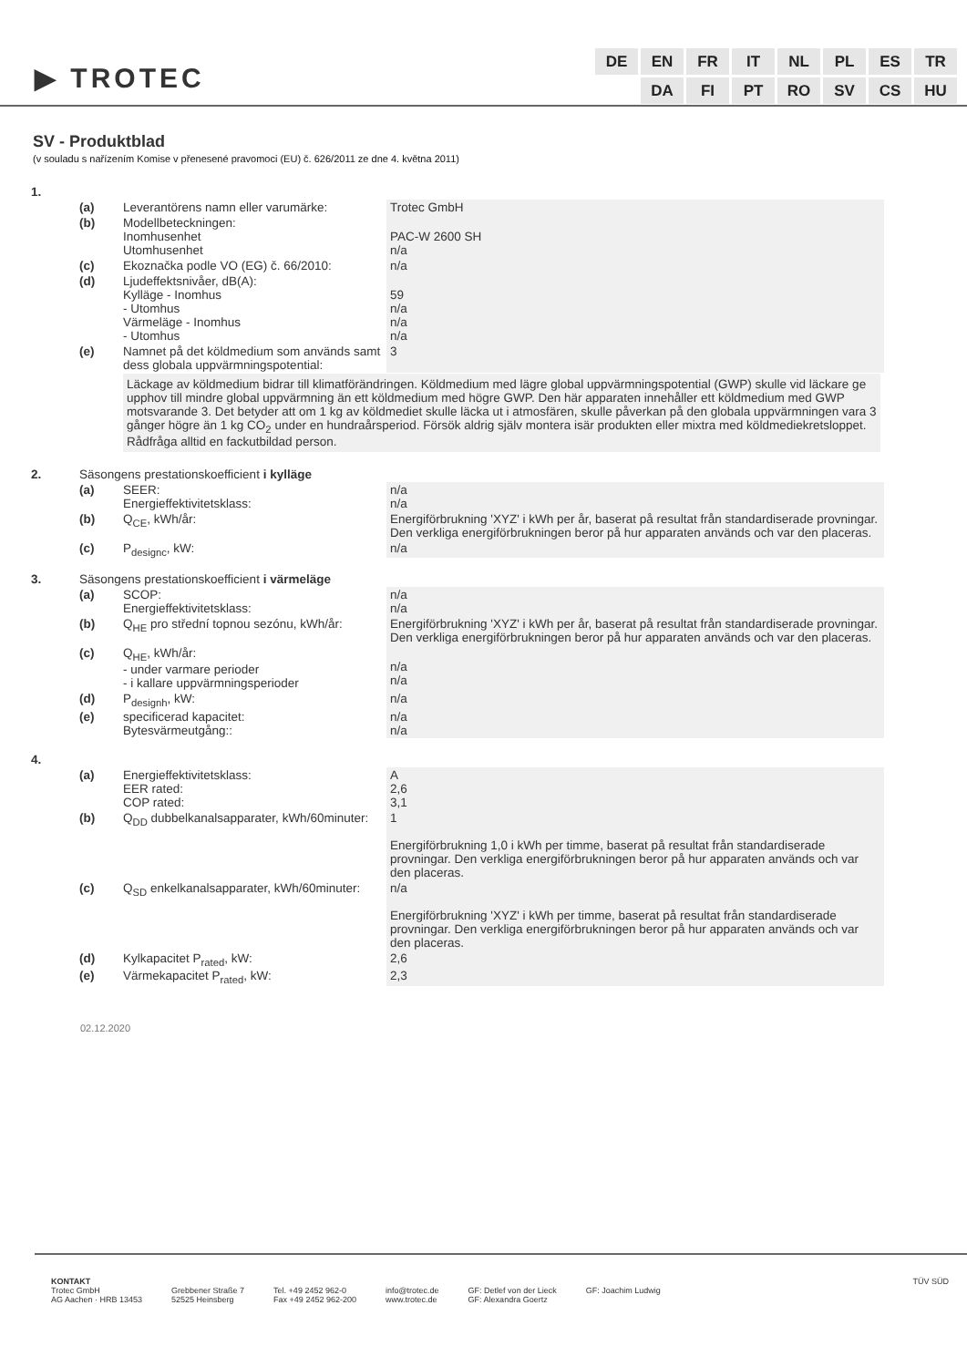▶ TROTEC
| DE | EN | FR | IT | NL | PL | ES | TR |
| | DA | FI | PT | RO | SV | CS | HU |
SV - Produktblad
(v souladu s nařízením Komise v přenesené pravomoci (EU) č. 626/2011 ze dne 4. května 2011)
| 1. | | | |
| | (a) | Leverantörens namn eller varumärke: | Trotec GmbH |
| | (b) | Modellbeteckningen: Inomhusenhet Utomhusenhet | PAC-W 2600 SH n/a |
| | (c) | Ekoznačka podle VO (EG) č. 66/2010: | n/a |
| | (d) | Ljudeffektsnivåer, dB(A): Kylläge - Inomhus - Utomhus Värmeläge - Inomhus - Utomhus | 59 n/a n/a n/a |
| | (e) | Namnet på det köldmedium som används samt dess globala uppvärmningspotential: | 3 |
| | | Läckage av köldmedium bidrar till klimatförändringen. Köldmedium med lägre global uppvärmningspotential (GWP) skulle vid läckare ge upphov till mindre global uppvärmning än ett köldmedium med högre GWP. Den här apparaten innehåller ett köldmedium med GWP motsvarande 3. Det betyder att om 1 kg av köldmediet skulle läcka ut i atmosfären, skulle påverkan på den globala uppvärmningen vara 3 gånger högre än 1 kg CO<sub>2</sub> under en hundraårsperiod. Försök aldrig själv montera isär produkten eller mixtra med köldmediekretsloppet. Rådfråga alltid en fackutbildad person. | |
| 2. | Säsongens prestationskoefficient i kylläge | | |
| | (a) | SEER: Energieffektivitetsklass: | n/a n/a |
| | (b) | Q<sub>CE</sub>, kWh/år: | Energiförbrukning 'XYZ' i kWh per år, baserat på resultat från standardiserade provningar. Den verkliga energiförbrukningen beror på hur apparaten används och var den placeras. |
| | (c) | P<sub>designc</sub>, kW: | n/a |
| 3. | Säsongens prestationskoefficient i värmeläge | | |
| | (a) | SCOP: Energieffektivitetsklass: | n/a n/a |
| | (b) | Q<sub>HE</sub> pro střední topnou sezónu, kWh/år: | Energiförbrukning 'XYZ' i kWh per år, baserat på resultat från standardiserade provningar. Den verkliga energiförbrukningen beror på hur apparaten används och var den placeras. |
| | (c) | Q<sub>HE</sub>, kWh/år: - under varmare perioder - i kallare uppvärmningsperioder | n/a n/a |
| | (d) | P<sub>designh</sub>, kW: | n/a |
| | (e) | specificerad kapacitet: Bytesvärmeutgång:: | n/a n/a |
| 4. | | | |
| | (a) | Energieffektivitetsklass: EER rated: COP rated: | A 2,6 3,1 |
| | (b) | Q<sub>DD</sub> dubbelkanalsapparater, kWh/60minuter: | 1 Energiförbrukning 1,0 i kWh per timme, baserat på resultat från standardiserade provningar. Den verkliga energiförbrukningen beror på hur apparaten används och var den placeras. |
| | (c) | Q<sub>SD</sub> enkelkanalsapparater, kWh/60minuter: | n/a Energiförbrukning 'XYZ' i kWh per timme, baserat på resultat från standardiserade provningar. Den verkliga energiförbrukningen beror på hur apparaten används och var den placeras. |
| | (d) | Kylkapacitet P<sub>rated</sub>, kW: | 2,6 |
| | (e) | Värmekapacitet P<sub>rated</sub>, kW: | 2,3 |
02.12.2020
KONTAKT
Trotec GmbH
AG Aachen · HRB 13453
Grebbener Straße 7
52525 Heinsberg
Tel. +49 2452 962-0
Fax +49 2452 962-200
info@trotec.de
www.trotec.de
GF: Detlef von der Lieck
GF: Alexandra Goertz
GF: Joachim Ludwig TÜV SÜD